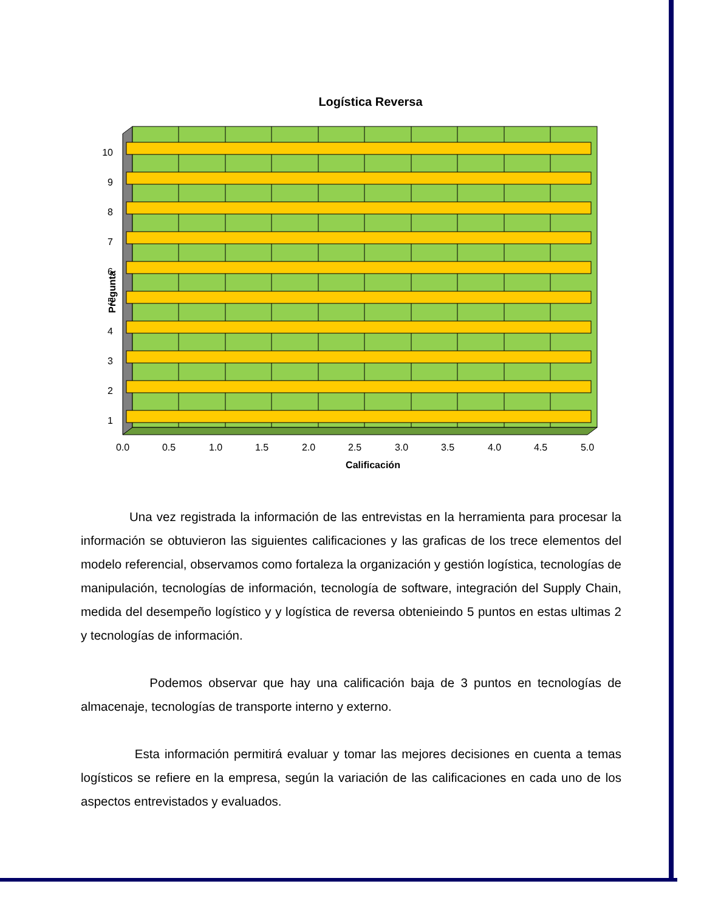Logística Reversa
10
9
8
7
6
5
4
3
2
1
Pregunta
0.0
0.5
1.0
1.5
2.0
2.5
3.0
3.5
4.0
4.5
5.0
Calificación
Una vez registrada la información de las entrevistas en la herramienta para procesar la información se obtuvieron las siguientes calificaciones y las graficas de los trece elementos del modelo referencial, observamos como fortaleza la organización y gestión logística, tecnologías de manipulación, tecnologías de información, tecnología de software, integración del Supply Chain, medida del desempeño logístico y y logística de reversa obtenieindo 5 puntos en estas ultimas 2 y tecnologías de información.
Podemos observar que hay una calificación baja de 3 puntos en tecnologías de almacenaje, tecnologías de transporte interno y externo.
Esta información permitirá evaluar y tomar las mejores decisiones en cuenta a temas logísticos se refiere en la empresa, según la variación de las calificaciones en cada uno de los aspectos entrevistados y evaluados.